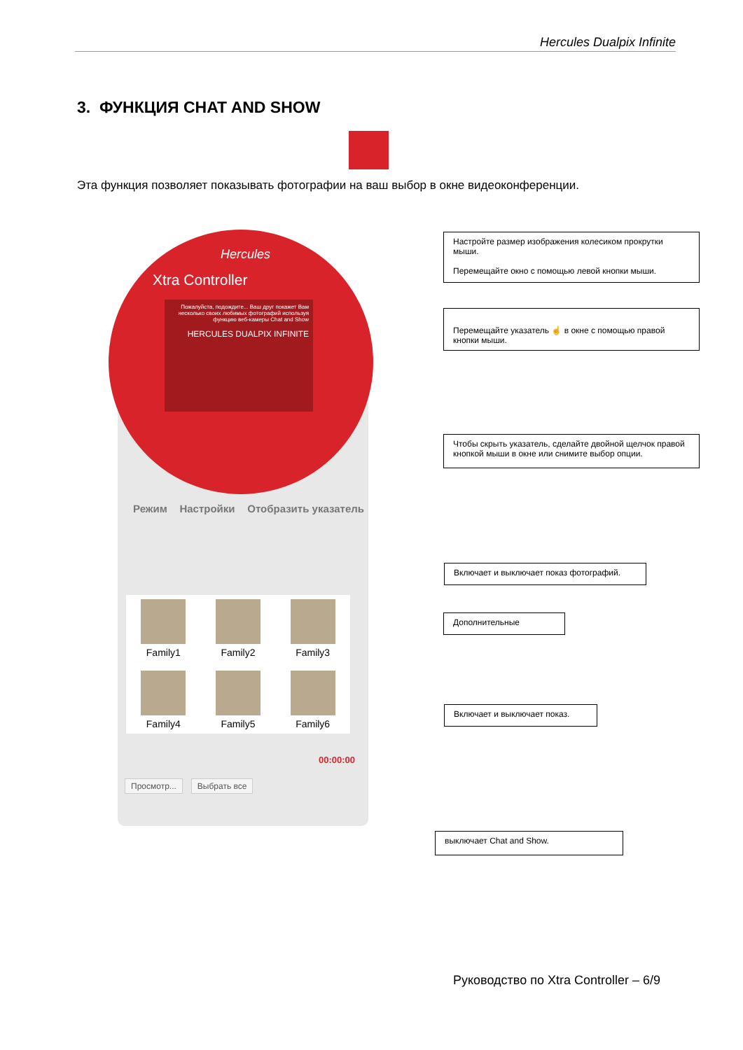Hercules Dualpix Infinite
3. ФУНКЦИЯ CHAT AND SHOW
Эта функция позволяет показывать фотографии на ваш выбор в окне видеоконференции.
Hercules
Xtra Controller
Пожалуйста, подождите... Ваш друг покажет Вам несколько своих любимых фотографий используя функцию веб-камеры Chat and Show
HERCULES DUALPIX INFINITE
Режим Настройки Отобразить указатель
Family1
Family2
Family3
Family4
Family5
Family6
00:00:00
Просмотр... Выбрать все
Настройте размер изображения колесиком прокрутки мыши.
Перемещайте окно с помощью левой кнопки мыши.
Перемещайте указатель ☝ в окне с помощью правой кнопки мыши.
Чтобы скрыть указатель, сделайте двойной щелчок правой кнопкой мыши в окне или снимите выбор опции.
Включает и выключает показ фотографий.
Дополнительные
Включает и выключает показ.
выключает Chat and Show.
Руководство по Xtra Controller – 6/9